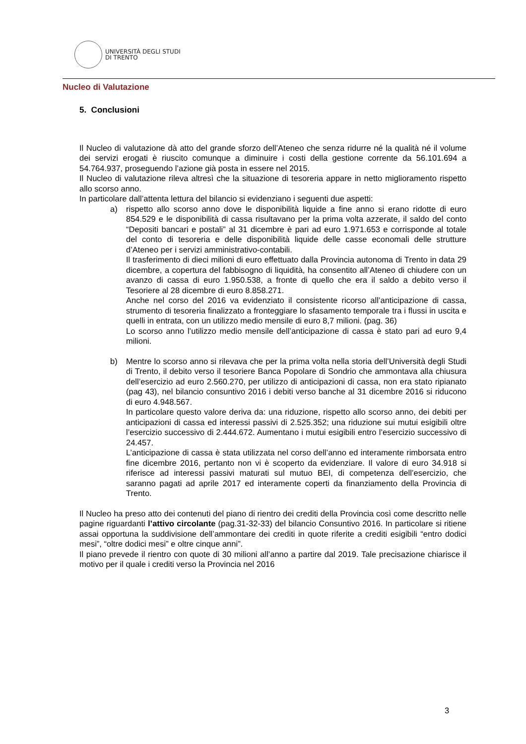UNIVERSITÀ DEGLI STUDI
DI TRENTO
Nucleo di Valutazione
5. Conclusioni
Il Nucleo di valutazione dà atto del grande sforzo dell’Ateneo che senza ridurre né la qualità né il volume dei servizi erogati è riuscito comunque a diminuire i costi della gestione corrente da 56.101.694 a 54.764.937, proseguendo l’azione già posta in essere nel 2015.
Il Nucleo di valutazione rileva altresì che la situazione di tesoreria appare in netto miglioramento rispetto allo scorso anno.
In particolare dall’attenta lettura del bilancio si evidenziano i seguenti due aspetti:
a) rispetto allo scorso anno dove le disponibilità liquide a fine anno si erano ridotte di euro 854.529 e le disponibilità di cassa risultavano per la prima volta azzerate, il saldo del conto “Depositi bancari e postali” al 31 dicembre è pari ad euro 1.971.653 e corrisponde al totale del conto di tesoreria e delle disponibilità liquide delle casse economali delle strutture d’Ateneo per i servizi amministrativo-contabili.
Il trasferimento di dieci milioni di euro effettuato dalla Provincia autonoma di Trento in data 29 dicembre, a copertura del fabbisogno di liquidità, ha consentito all’Ateneo di chiudere con un avanzo di cassa di euro 1.950.538, a fronte di quello che era il saldo a debito verso il Tesoriere al 28 dicembre di euro 8.858.271.
Anche nel corso del 2016 va evidenziato il consistente ricorso all’anticipazione di cassa, strumento di tesoreria finalizzato a fronteggiare lo sfasamento temporale tra i flussi in uscita e quelli in entrata, con un utilizzo medio mensile di euro 8,7 milioni. (pag. 36)
Lo scorso anno l’utilizzo medio mensile dell’anticipazione di cassa è stato pari ad euro 9,4 milioni.
b) Mentre lo scorso anno si rilevava che per la prima volta nella storia dell’Università degli Studi di Trento, il debito verso il tesoriere Banca Popolare di Sondrio che ammontava alla chiusura dell’esercizio ad euro 2.560.270, per utilizzo di anticipazioni di cassa, non era stato ripianato (pag 43), nel bilancio consuntivo 2016 i debiti verso banche al 31 dicembre 2016 si riducono di euro 4.948.567.
In particolare questo valore deriva da: una riduzione, rispetto allo scorso anno, dei debiti per anticipazioni di cassa ed interessi passivi di 2.525.352; una riduzione sui mutui esigibili oltre l’esercizio successivo di 2.444.672. Aumentano i mutui esigibili entro l’esercizio successivo di 24.457.
L’anticipazione di cassa è stata utilizzata nel corso dell’anno ed interamente rimborsata entro fine dicembre 2016, pertanto non vi è scoperto da evidenziare. Il valore di euro 34.918 si riferisce ad interessi passivi maturati sul mutuo BEI, di competenza dell’esercizio, che saranno pagati ad aprile 2017 ed interamente coperti da finanziamento della Provincia di Trento.
Il Nucleo ha preso atto dei contenuti del piano di rientro dei crediti della Provincia così come descritto nelle pagine riguardanti l’attivo circolante (pag.31-32-33) del bilancio Consuntivo 2016. In particolare si ritiene assai opportuna la suddivisione dell’ammontare dei crediti in quote riferite a crediti esigibili “entro dodici mesi”, “oltre dodici mesi” e oltre cinque anni”.
Il piano prevede il rientro con quote di 30 milioni all’anno a partire dal 2019. Tale precisazione chiarisce il motivo per il quale i crediti verso la Provincia nel 2016
3